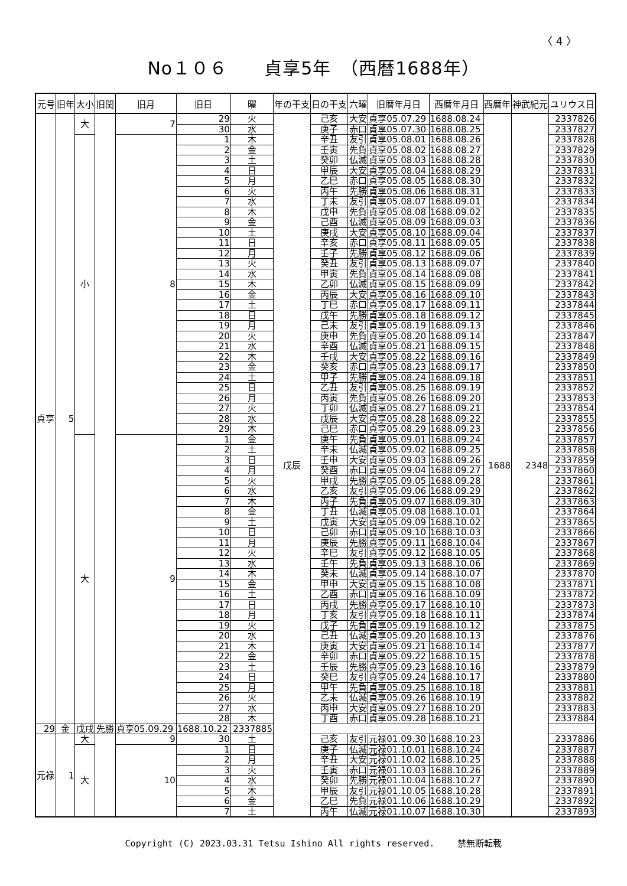〈 4 〉
No１０６　　貞享5年　（西暦1688年）
| 元号 | 旧年 | 大小 | 旧閏 | 旧月 | 旧日 | 曜 | 年の干支 | 日の干支 | 六曜 | 旧暦年月日 | 西暦年月日 | 西暦年 | 神武紀元 | ユリウス日 |
| --- | --- | --- | --- | --- | --- | --- | --- | --- | --- | --- | --- | --- | --- | --- |
| 貞享 | 5 | 大 | | 7 | 29 | 火 | 戊辰 | 己亥 | 大安 | 貞享05.07.29 | 1688.08.24 | 1688 | 2348 | 2337826 |
| | | | | | 30 | 水 | | 庚子 | 赤口 | 貞享05.07.30 | 1688.08.25 | | | 2337827 |
| | | 小 | | 8 | 1 | 木 | | 辛丑 | 友引 | 貞享05.08.01 | 1688.08.26 | | | 2337828 |
| | | | | | 2 | 金 | | 壬寅 | 先負 | 貞享05.08.02 | 1688.08.27 | | | 2337829 |
| | | | | | 3 | 土 | | 癸卯 | 仏滅 | 貞享05.08.03 | 1688.08.28 | | | 2337830 |
| | | | | | 4 | 日 | | 甲辰 | 大安 | 貞享05.08.04 | 1688.08.29 | | | 2337831 |
| | | | | | 5 | 月 | | 乙巳 | 赤口 | 貞享05.08.05 | 1688.08.30 | | | 2337832 |
| | | | | | 6 | 火 | | 丙午 | 先勝 | 貞享05.08.06 | 1688.08.31 | | | 2337833 |
| | | | | | 7 | 水 | | 丁未 | 友引 | 貞享05.08.07 | 1688.09.01 | | | 2337834 |
| | | | | | 8 | 木 | | 戊申 | 先負 | 貞享05.08.08 | 1688.09.02 | | | 2337835 |
| | | | | | 9 | 金 | | 己酉 | 仏滅 | 貞享05.08.09 | 1688.09.03 | | | 2337836 |
| | | | | | 10 | 土 | | 庚戌 | 大安 | 貞享05.08.10 | 1688.09.04 | | | 2337837 |
| | | | | | 11 | 日 | | 辛亥 | 赤口 | 貞享05.08.11 | 1688.09.05 | | | 2337838 |
| | | | | | 12 | 月 | | 壬子 | 先勝 | 貞享05.08.12 | 1688.09.06 | | | 2337839 |
| | | | | | 13 | 火 | | 癸丑 | 友引 | 貞享05.08.13 | 1688.09.07 | | | 2337840 |
| | | | | | 14 | 水 | | 甲寅 | 先負 | 貞享05.08.14 | 1688.09.08 | | | 2337841 |
| | | | | | 15 | 木 | | 乙卯 | 仏滅 | 貞享05.08.15 | 1688.09.09 | | | 2337842 |
| | | | | | 16 | 金 | | 丙辰 | 大安 | 貞享05.08.16 | 1688.09.10 | | | 2337843 |
| | | | | | 17 | 土 | | 丁巳 | 赤口 | 貞享05.08.17 | 1688.09.11 | | | 2337844 |
| | | | | | 18 | 日 | | 戊午 | 先勝 | 貞享05.08.18 | 1688.09.12 | | | 2337845 |
| | | | | | 19 | 月 | | 己未 | 友引 | 貞享05.08.19 | 1688.09.13 | | | 2337846 |
| | | | | | 20 | 火 | | 庚申 | 先負 | 貞享05.08.20 | 1688.09.14 | | | 2337847 |
| | | | | | 21 | 水 | | 辛酉 | 仏滅 | 貞享05.08.21 | 1688.09.15 | | | 2337848 |
| | | | | | 22 | 木 | | 壬戌 | 大安 | 貞享05.08.22 | 1688.09.16 | | | 2337849 |
| | | | | | 23 | 金 | | 癸亥 | 赤口 | 貞享05.08.23 | 1688.09.17 | | | 2337850 |
| | | | | | 24 | 土 | | 甲子 | 先勝 | 貞享05.08.24 | 1688.09.18 | | | 2337851 |
| | | | | | 25 | 日 | | 乙丑 | 友引 | 貞享05.08.25 | 1688.09.19 | | | 2337852 |
| | | | | | 26 | 月 | | 丙寅 | 先負 | 貞享05.08.26 | 1688.09.20 | | | 2337853 |
| | | | | | 27 | 火 | | 丁卯 | 仏滅 | 貞享05.08.27 | 1688.09.21 | | | 2337854 |
| | | | | | 28 | 水 | | 戊辰 | 大安 | 貞享05.08.28 | 1688.09.22 | | | 2337855 |
| | | | | | 29 | 木 | | 己巳 | 赤口 | 貞享05.08.29 | 1688.09.23 | | | 2337856 |
| | | 大 | | 9 | 1 | 金 | | 庚午 | 先負 | 貞享05.09.01 | 1688.09.24 | | | 2337857 |
| | | | | | 2 | 土 | | 辛未 | 仏滅 | 貞享05.09.02 | 1688.09.25 | | | 2337858 |
| | | | | | 3 | 日 | | 壬申 | 大安 | 貞享05.09.03 | 1688.09.26 | | | 2337859 |
| | | | | | 4 | 月 | | 癸酉 | 赤口 | 貞享05.09.04 | 1688.09.27 | | | 2337860 |
| | | | | | 5 | 火 | | 甲戌 | 先勝 | 貞享05.09.05 | 1688.09.28 | | | 2337861 |
| | | | | | 6 | 水 | | 乙亥 | 友引 | 貞享05.09.06 | 1688.09.29 | | | 2337862 |
| | | | | | 7 | 木 | | 丙子 | 先負 | 貞享05.09.07 | 1688.09.30 | | | 2337863 |
| | | | | | 8 | 金 | | 丁丑 | 仏滅 | 貞享05.09.08 | 1688.10.01 | | | 2337864 |
| | | | | | 9 | 土 | | 戊寅 | 大安 | 貞享05.09.09 | 1688.10.02 | | | 2337865 |
| | | | | | 10 | 日 | | 己卯 | 赤口 | 貞享05.09.10 | 1688.10.03 | | | 2337866 |
| | | | | | 11 | 月 | | 庚辰 | 先勝 | 貞享05.09.11 | 1688.10.04 | | | 2337867 |
| | | | | | 12 | 火 | | 辛巳 | 友引 | 貞享05.09.12 | 1688.10.05 | | | 2337868 |
| | | | | | 13 | 水 | | 壬午 | 先負 | 貞享05.09.13 | 1688.10.06 | | | 2337869 |
| | | | | | 14 | 木 | | 癸未 | 仏滅 | 貞享05.09.14 | 1688.10.07 | | | 2337870 |
| | | | | | 15 | 金 | | 甲申 | 大安 | 貞享05.09.15 | 1688.10.08 | | | 2337871 |
| | | | | | 16 | 土 | | 乙酉 | 赤口 | 貞享05.09.16 | 1688.10.09 | | | 2337872 |
| | | | | | 17 | 日 | | 丙戌 | 先勝 | 貞享05.09.17 | 1688.10.10 | | | 2337873 |
| | | | | | 18 | 月 | | 丁亥 | 友引 | 貞享05.09.18 | 1688.10.11 | | | 2337874 |
| | | | | | 19 | 火 | | 戊子 | 先負 | 貞享05.09.19 | 1688.10.12 | | | 2337875 |
| | | | | | 20 | 水 | | 己丑 | 仏滅 | 貞享05.09.20 | 1688.10.13 | | | 2337876 |
| | | | | | 21 | 木 | | 庚寅 | 大安 | 貞享05.09.21 | 1688.10.14 | | | 2337877 |
| | | | | | 22 | 金 | | 辛卯 | 赤口 | 貞享05.09.22 | 1688.10.15 | | | 2337878 |
| | | | | | 23 | 土 | | 壬辰 | 先勝 | 貞享05.09.23 | 1688.10.16 | | | 2337879 |
| | | | | | 24 | 日 | | 癸巳 | 友引 | 貞享05.09.24 | 1688.10.17 | | | 2337880 |
| | | | | | 25 | 月 | | 甲午 | 先負 | 貞享05.09.25 | 1688.10.18 | | | 2337881 |
| | | | | | 26 | 火 | | 乙未 | 仏滅 | 貞享05.09.26 | 1688.10.19 | | | 2337882 |
| | | | | | 27 | 水 | | 丙申 | 大安 | 貞享05.09.27 | 1688.10.20 | | | 2337883 |
| | | | | | 28 | 木 | | 丁酉 | 赤口 | 貞享05.09.28 | 1688.10.21 | | | 2337884 |
| 29 | 金 | 戊戌 | 先勝 | 貞享05.09.29 | 1688.10.22 | 2337885 | | | | | | | | |
| 元禄 | 1 | 大 | | 9 | 30 | 土 | | 己亥 | 友引 | 元禄01.09.30 | 1688.10.23 | | | 2337886 |
| | | 大 | | 10 | 1 | 日 | | 庚子 | 仏滅 | 元禄01.10.01 | 1688.10.24 | | | 2337887 |
| | | | | | 2 | 月 | | 辛丑 | 大安 | 元禄01.10.02 | 1688.10.25 | | | 2337888 |
| | | | | | 3 | 火 | | 壬寅 | 赤口 | 元禄01.10.03 | 1688.10.26 | | | 2337889 |
| | | | | | 4 | 水 | | 癸卯 | 先勝 | 元禄01.10.04 | 1688.10.27 | | | 2337890 |
| | | | | | 5 | 木 | | 甲辰 | 友引 | 元禄01.10.05 | 1688.10.28 | | | 2337891 |
| | | | | | 6 | 金 | | 乙巳 | 先負 | 元禄01.10.06 | 1688.10.29 | | | 2337892 |
| | | | | | 7 | 土 | | 丙午 | 仏滅 | 元禄01.10.07 | 1688.10.30 | | | 2337893 |
Copyright (C) 2023.03.31 Tetsu Ishino All rights reserved.　　 禁無断転載